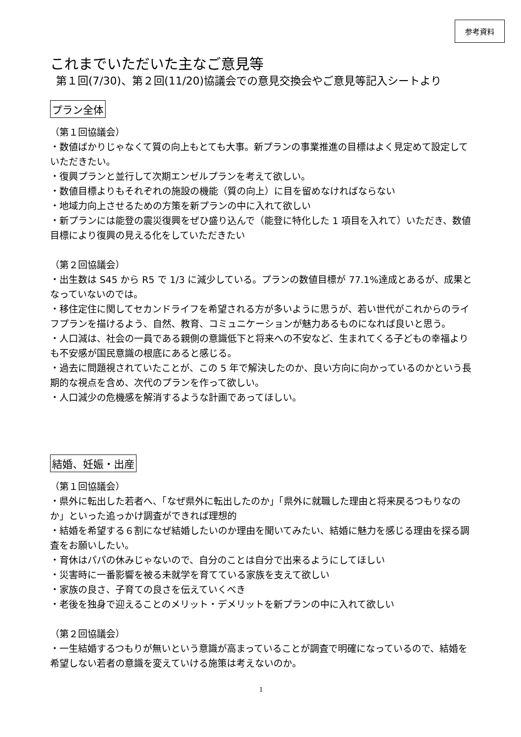参考資料
これまでいただいた主なご意見等
第１回(7/30)、第２回(11/20)協議会での意見交換会やご意見等記入シートより
プラン全体
（第１回協議会）
・数値ばかりじゃなくて質の向上もとても大事。新プランの事業推進の目標はよく見定めて設定していただきたい。
・復興プランと並行して次期エンゼルプランを考えて欲しい。
・数値目標よりもそれぞれの施設の機能（質の向上）に目を留めなければならない
・地域力向上させるための方策を新プランの中に入れて欲しい
・新プランには能登の震災復興をぜひ盛り込んで（能登に特化した 1 項目を入れて）いただき、数値目標により復興の見える化をしていただきたい
（第２回協議会）
・出生数は S45 から R5 で 1/3 に減少している。プランの数値目標が 77.1%達成とあるが、成果となっていないのでは。
・移住定住に関してセカンドライフを希望される方が多いように思うが、若い世代がこれからのライフプランを描けるよう、自然、教育、コミュニケーションが魅力あるものになれば良いと思う。
・人口減は、社会の一員である親側の意識低下と将来への不安など、生まれてくる子どもの幸福よりも不安感が国民意識の根底にあると感じる。
・過去に問題視されていたことが、この 5 年で解決したのか、良い方向に向かっているのかという長期的な視点を含め、次代のプランを作って欲しい。
・人口減少の危機感を解消するような計画であってほしい。
結婚、妊娠・出産
（第１回協議会）
・県外に転出した若者へ、「なぜ県外に転出したのか」「県外に就職した理由と将来戻るつもりなのか」といった追っかけ調査ができれば理想的
・結婚を希望する６割になぜ結婚したいのか理由を聞いてみたい、結婚に魅力を感じる理由を探る調査をお願いしたい。
・育休はパパの休みじゃないので、自分のことは自分で出来るようにしてほしい
・災害時に一番影響を被る未就学を育てている家族を支えて欲しい
・家族の良さ、子育ての良さを伝えていくべき
・老後を独身で迎えることのメリット・デメリットを新プランの中に入れて欲しい
（第２回協議会）
・一生結婚するつもりが無いという意識が高まっていることが調査で明確になっているので、結婚を希望しない若者の意識を変えていける施策は考えないのか。
1